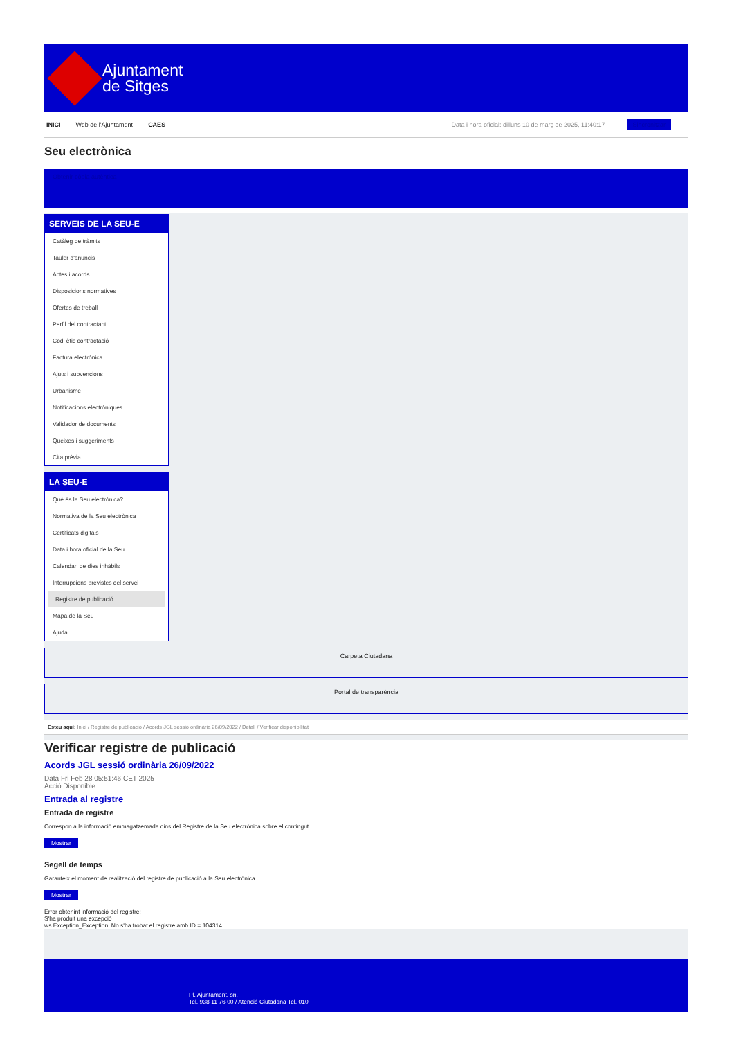Ajuntament
de Sitges
INICI Web de l'Ajuntament CAES Data i hora oficial: dilluns 10 de març de 2025, 11:40:17 Sincronitzar
Seu electrònica
Obtenir còpia autèntica
SERVEIS DE LA SEU-E
Catàleg de tràmits
Tauler d'anuncis
Actes i acords
Disposicions normatives
Ofertes de treball
Perfil del contractant
Codi ètic contractació
Factura electrònica
Ajuts i subvencions
Urbanisme
Notificacions electròniques
Validador de documents
Queixes i suggeriments
Cita prèvia
LA SEU-E
Què és la Seu electrònica?
Normativa de la Seu electrònica
Certificats digitals
Data i hora oficial de la Seu
Calendari de dies inhàbils
Interrupcions previstes del servei
Registre de publicació
Mapa de la Seu
Ajuda
Carpeta Ciutadana
Portal de transparència
Esteu aquí: Inici / Registre de publicació / Acords JGL sessió ordinària 26/09/2022 / Detall / Verificar disponibilitat
Verificar registre de publicació
Acords JGL sessió ordinària 26/09/2022
Data Fri Feb 28 05:51:46 CET 2025
Acció Disponible
Entrada al registre
Entrada de registre
Correspon a la informació emmagatzemada dins del Registre de la Seu electrònica sobre el contingut
Mostrar
Segell de temps
Garanteix el moment de realització del registre de publicació a la Seu electrònica
Mostrar
Error obtenint informació del registre:
S'ha produit una excepció
ws.Exception_Exception: No s'ha trobat el registre amb ID = 104314
Pl. Ajuntament, sn.
Tel. 938 11 76 00 / Atenció Ciutadana Tel. 010